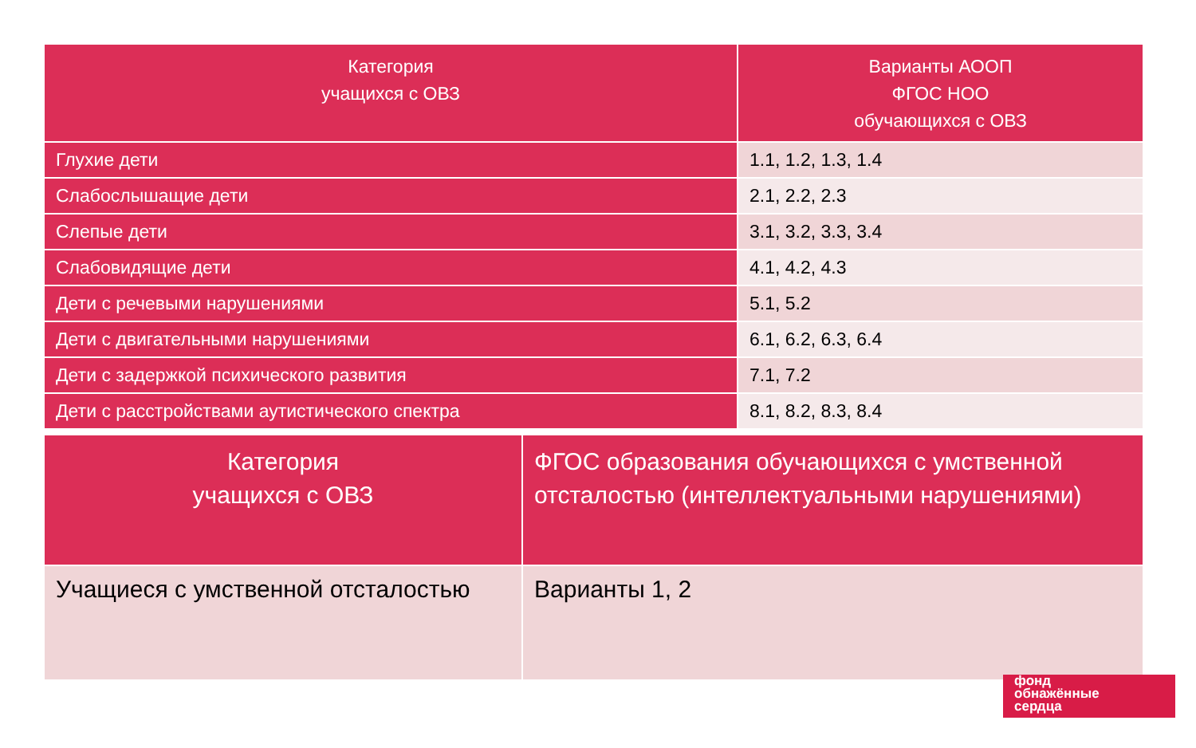| Категория учащихся с ОВЗ | Варианты АООП ФГОС НОО обучающихся с ОВЗ |
| --- | --- |
| Глухие дети | 1.1, 1.2, 1.3, 1.4 |
| Слабослышащие дети | 2.1, 2.2, 2.3 |
| Слепые дети | 3.1, 3.2, 3.3, 3.4 |
| Слабовидящие дети | 4.1, 4.2, 4.3 |
| Дети с речевыми нарушениями | 5.1, 5.2 |
| Дети с двигательными нарушениями | 6.1, 6.2, 6.3, 6.4 |
| Дети с задержкой психического развития | 7.1, 7.2 |
| Дети с расстройствами аутистического спектра | 8.1, 8.2, 8.3, 8.4 |
| Категория учащихся с ОВЗ | ФГОС образования обучающихся с умственной отсталостью (интеллектуальными нарушениями) |
| --- | --- |
| Учащиеся с умственной отсталостью | Варианты 1, 2 |
фонд
обнажённые
сердца